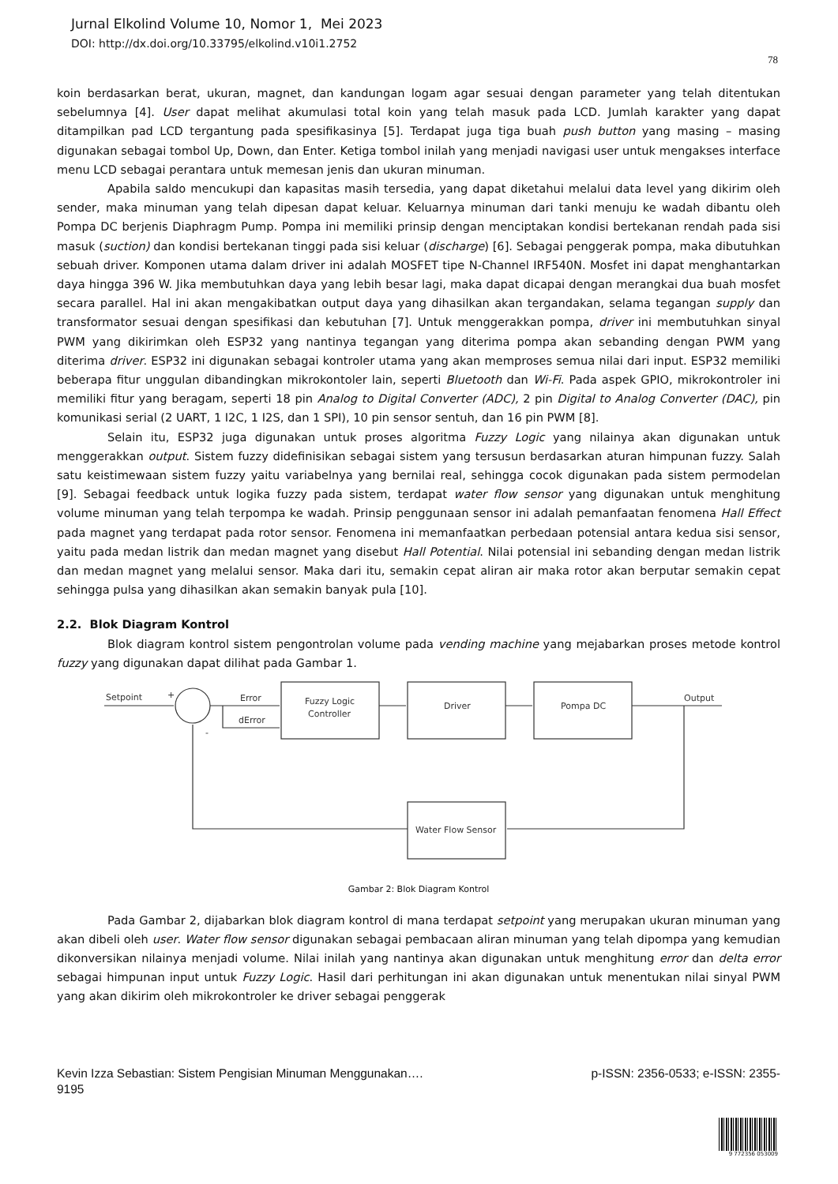Jurnal Elkolind Volume 10, Nomor 1, Mei 2023
DOI: http://dx.doi.org/10.33795/elkolind.v10i1.2752
78
koin berdasarkan berat, ukuran, magnet, dan kandungan logam agar sesuai dengan parameter yang telah ditentukan sebelumnya [4]. User dapat melihat akumulasi total koin yang telah masuk pada LCD. Jumlah karakter yang dapat ditampilkan pad LCD tergantung pada spesifikasinya [5]. Terdapat juga tiga buah push button yang masing – masing digunakan sebagai tombol Up, Down, dan Enter. Ketiga tombol inilah yang menjadi navigasi user untuk mengakses interface menu LCD sebagai perantara untuk memesan jenis dan ukuran minuman.
Apabila saldo mencukupi dan kapasitas masih tersedia, yang dapat diketahui melalui data level yang dikirim oleh sender, maka minuman yang telah dipesan dapat keluar. Keluarnya minuman dari tanki menuju ke wadah dibantu oleh Pompa DC berjenis Diaphragm Pump. Pompa ini memiliki prinsip dengan menciptakan kondisi bertekanan rendah pada sisi masuk (suction) dan kondisi bertekanan tinggi pada sisi keluar (discharge) [6]. Sebagai penggerak pompa, maka dibutuhkan sebuah driver. Komponen utama dalam driver ini adalah MOSFET tipe N-Channel IRF540N. Mosfet ini dapat menghantarkan daya hingga 396 W. Jika membutuhkan daya yang lebih besar lagi, maka dapat dicapai dengan merangkai dua buah mosfet secara parallel. Hal ini akan mengakibatkan output daya yang dihasilkan akan tergandakan, selama tegangan supply dan transformator sesuai dengan spesifikasi dan kebutuhan [7]. Untuk menggerakkan pompa, driver ini membutuhkan sinyal PWM yang dikirimkan oleh ESP32 yang nantinya tegangan yang diterima pompa akan sebanding dengan PWM yang diterima driver. ESP32 ini digunakan sebagai kontroler utama yang akan memproses semua nilai dari input. ESP32 memiliki beberapa fitur unggulan dibandingkan mikrokontoler lain, seperti Bluetooth dan Wi-Fi. Pada aspek GPIO, mikrokontroler ini memiliki fitur yang beragam, seperti 18 pin Analog to Digital Converter (ADC), 2 pin Digital to Analog Converter (DAC), pin komunikasi serial (2 UART, 1 I2C, 1 I2S, dan 1 SPI), 10 pin sensor sentuh, dan 16 pin PWM [8].
Selain itu, ESP32 juga digunakan untuk proses algoritma Fuzzy Logic yang nilainya akan digunakan untuk menggerakkan output. Sistem fuzzy didefinisikan sebagai sistem yang tersusun berdasarkan aturan himpunan fuzzy. Salah satu keistimewaan sistem fuzzy yaitu variabelnya yang bernilai real, sehingga cocok digunakan pada sistem permodelan [9]. Sebagai feedback untuk logika fuzzy pada sistem, terdapat water flow sensor yang digunakan untuk menghitung volume minuman yang telah terpompa ke wadah. Prinsip penggunaan sensor ini adalah pemanfaatan fenomena Hall Effect pada magnet yang terdapat pada rotor sensor. Fenomena ini memanfaatkan perbedaan potensial antara kedua sisi sensor, yaitu pada medan listrik dan medan magnet yang disebut Hall Potential. Nilai potensial ini sebanding dengan medan listrik dan medan magnet yang melalui sensor. Maka dari itu, semakin cepat aliran air maka rotor akan berputar semakin cepat sehingga pulsa yang dihasilkan akan semakin banyak pula [10].
2.2. Blok Diagram Kontrol
Blok diagram kontrol sistem pengontrolan volume pada vending machine yang mejabarkan proses metode kontrol fuzzy yang digunakan dapat dilihat pada Gambar 1.
Setpoint
+
-
Error
dError
Fuzzy Logic
Controller
Driver
Pompa DC
Output
Water Flow Sensor
Gambar 2: Blok Diagram Kontrol
Pada Gambar 2, dijabarkan blok diagram kontrol di mana terdapat setpoint yang merupakan ukuran minuman yang akan dibeli oleh user. Water flow sensor digunakan sebagai pembacaan aliran minuman yang telah dipompa yang kemudian dikonversikan nilainya menjadi volume. Nilai inilah yang nantinya akan digunakan untuk menghitung error dan delta error sebagai himpunan input untuk Fuzzy Logic. Hasil dari perhitungan ini akan digunakan untuk menentukan nilai sinyal PWM yang akan dikirim oleh mikrokontroler ke driver sebagai penggerak
Kevin Izza Sebastian: Sistem Pengisian Minuman Menggunakan…. p-ISSN: 2356-0533; e-ISSN: 2355-
9195
9 772356 053009